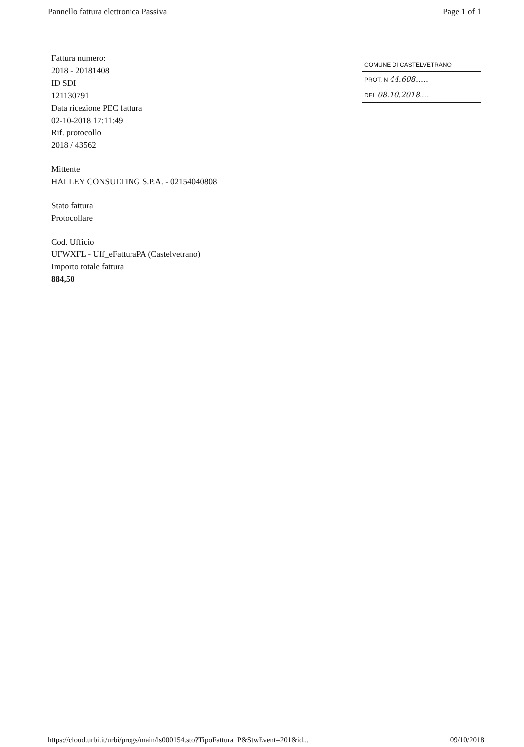Pannello fattura elettronica Passiva Page 1 of 1
Fattura numero:
2018 - 20181408
ID SDI
121130791
Data ricezione PEC fattura
02-10-2018 17:11:49
Rif. protocollo
2018 / 43562
Mittente
HALLEY CONSULTING S.P.A. - 02154040808
Stato fattura
Protocollare
Cod. Ufficio
UFWXFL - Uff_eFatturaPA (Castelvetrano)
Importo totale fattura
884,50
COMUNE DI CASTELVETRANO
PROT. N 44.608........
DEL 08.10.2018......
https://cloud.urbi.it/urbi/progs/main/ls000154.sto?TipoFattura_P&StwEvent=201&id... 09/10/2018